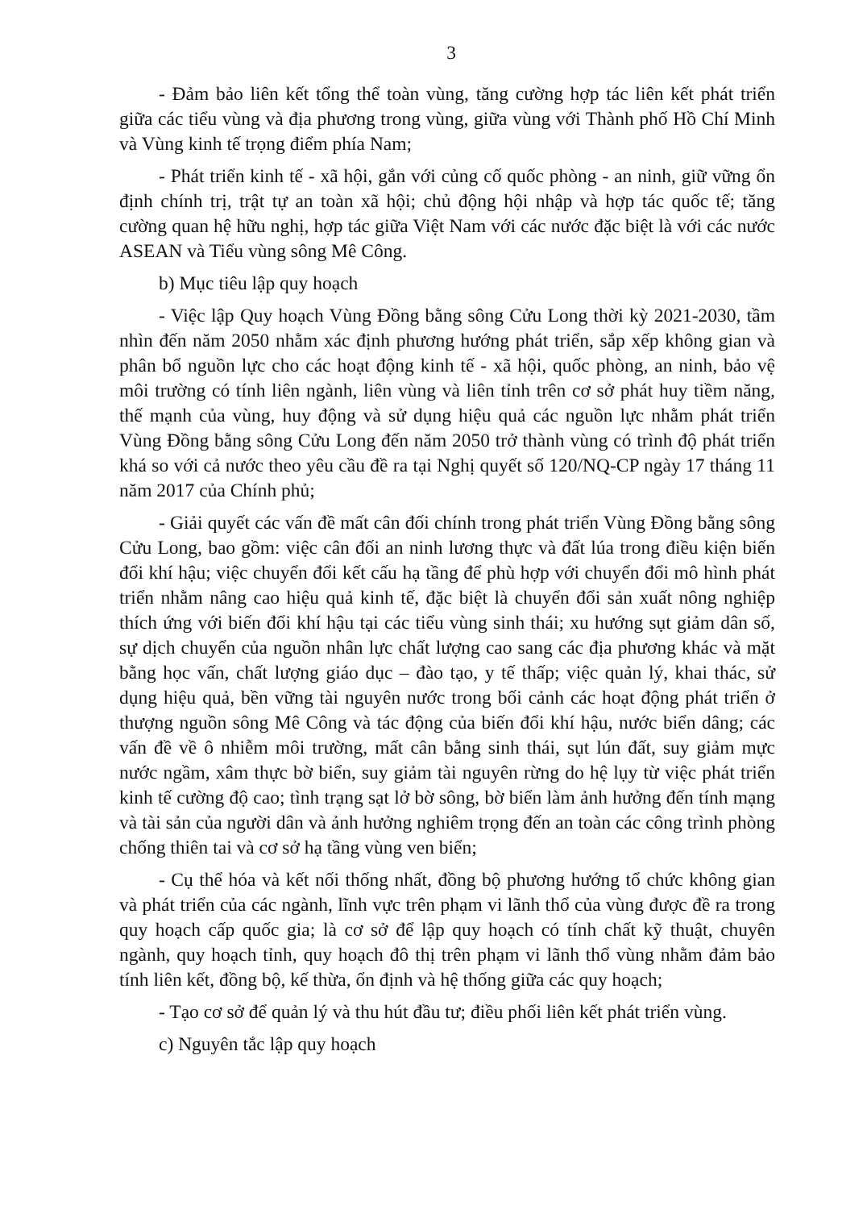3
- Đảm bảo liên kết tổng thể toàn vùng, tăng cường hợp tác liên kết phát triển giữa các tiểu vùng và địa phương trong vùng, giữa vùng với Thành phố Hồ Chí Minh và Vùng kinh tế trọng điểm phía Nam;
- Phát triển kinh tế - xã hội, gắn với củng cố quốc phòng - an ninh, giữ vững ổn định chính trị, trật tự an toàn xã hội; chủ động hội nhập và hợp tác quốc tế; tăng cường quan hệ hữu nghị, hợp tác giữa Việt Nam với các nước đặc biệt là với các nước ASEAN và Tiểu vùng sông Mê Công.
b) Mục tiêu lập quy hoạch
- Việc lập Quy hoạch Vùng Đồng bằng sông Cửu Long thời kỳ 2021-2030, tầm nhìn đến năm 2050 nhằm xác định phương hướng phát triển, sắp xếp không gian và phân bổ nguồn lực cho các hoạt động kinh tế - xã hội, quốc phòng, an ninh, bảo vệ môi trường có tính liên ngành, liên vùng và liên tỉnh trên cơ sở phát huy tiềm năng, thế mạnh của vùng, huy động và sử dụng hiệu quả các nguồn lực nhằm phát triển Vùng Đồng bằng sông Cửu Long đến năm 2050 trở thành vùng có trình độ phát triển khá so với cả nước theo yêu cầu đề ra tại Nghị quyết số 120/NQ-CP ngày 17 tháng 11 năm 2017 của Chính phủ;
- Giải quyết các vấn đề mất cân đối chính trong phát triển Vùng Đồng bằng sông Cửu Long, bao gồm: việc cân đối an ninh lương thực và đất lúa trong điều kiện biến đổi khí hậu; việc chuyển đổi kết cấu hạ tầng để phù hợp với chuyển đổi mô hình phát triển nhằm nâng cao hiệu quả kinh tế, đặc biệt là chuyển đổi sản xuất nông nghiệp thích ứng với biến đổi khí hậu tại các tiểu vùng sinh thái; xu hướng sụt giảm dân số, sự dịch chuyển của nguồn nhân lực chất lượng cao sang các địa phương khác và mặt bằng học vấn, chất lượng giáo dục – đào tạo, y tế thấp; việc quản lý, khai thác, sử dụng hiệu quả, bền vững tài nguyên nước trong bối cảnh các hoạt động phát triển ở thượng nguồn sông Mê Công và tác động của biến đổi khí hậu, nước biển dâng; các vấn đề về ô nhiễm môi trường, mất cân bằng sinh thái, sụt lún đất, suy giảm mực nước ngầm, xâm thực bờ biển, suy giảm tài nguyên rừng do hệ lụy từ việc phát triển kinh tế cường độ cao; tình trạng sạt lở bờ sông, bờ biển làm ảnh hưởng đến tính mạng và tài sản của người dân và ảnh hưởng nghiêm trọng đến an toàn các công trình phòng chống thiên tai và cơ sở hạ tầng vùng ven biển;
- Cụ thể hóa và kết nối thống nhất, đồng bộ phương hướng tổ chức không gian và phát triển của các ngành, lĩnh vực trên phạm vi lãnh thổ của vùng được đề ra trong quy hoạch cấp quốc gia; là cơ sở để lập quy hoạch có tính chất kỹ thuật, chuyên ngành, quy hoạch tỉnh, quy hoạch đô thị trên phạm vi lãnh thổ vùng nhằm đảm bảo tính liên kết, đồng bộ, kế thừa, ổn định và hệ thống giữa các quy hoạch;
- Tạo cơ sở để quản lý và thu hút đầu tư; điều phối liên kết phát triển vùng.
c) Nguyên tắc lập quy hoạch